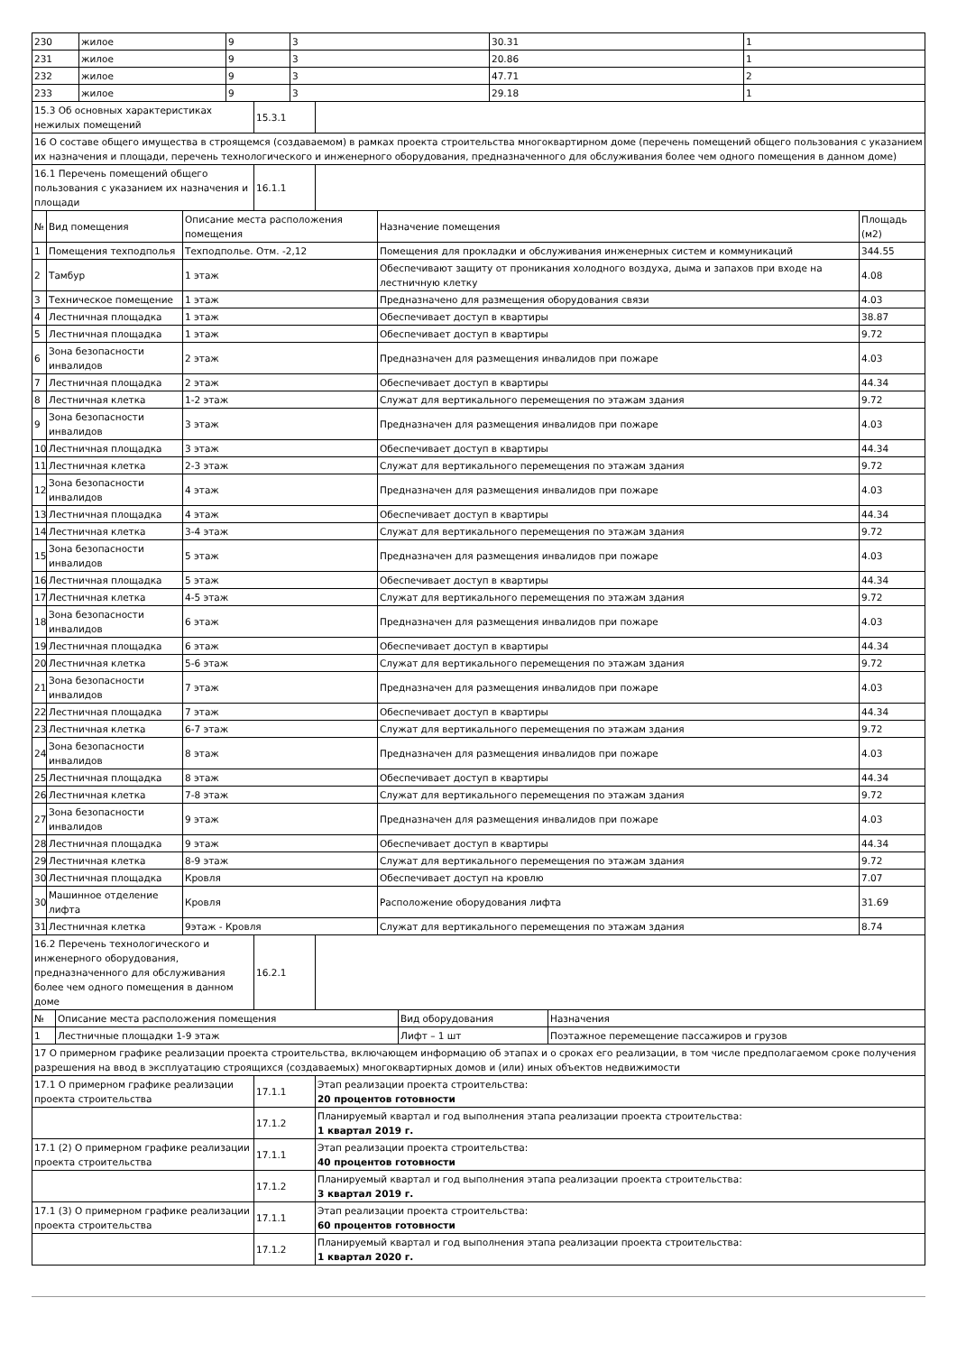| 230 | жилое | 9 | 3 | 30.31 | 1 |
| 231 | жилое | 9 | 3 | 20.86 | 1 |
| 232 | жилое | 9 | 3 | 47.71 | 2 |
| 233 | жилое | 9 | 3 | 29.18 | 1 |
| 15.3 Об основных характеристиках нежилых помещений | 15.3.1 | |
| 16 О составе общего имущества в строящемся (создаваемом) в рамках проекта строительства многоквартирном доме (перечень помещений общего пользования с указанием их назначения и площади, перечень технологического и инженерного оборудования, предназначенного для обслуживания более чем одного помещения в данном доме) | | |
| 16.1 Перечень помещений общего пользования с указанием их назначения и площади | 16.1.1 | |
| № | Вид помещения | Описание места расположения помещения | Назначение помещения | Площадь (м2) |
| --- | --- | --- | --- | --- |
| 1 | Помещения техподполья | Техподполье. Отм. -2,12 | Помещения для прокладки и обслуживания инженерных систем и коммуникаций | 344.55 |
| 2 | Тамбур | 1 этаж | Обеспечивают защиту от проникания холодного воздуха, дыма и запахов при входе на лестничную клетку | 4.08 |
| 3 | Техническое помещение | 1 этаж | Предназначено для размещения оборудования связи | 4.03 |
| 4 | Лестничная площадка | 1 этаж | Обеспечивает доступ в квартиры | 38.87 |
| 5 | Лестничная площадка | 1 этаж | Обеспечивает доступ в квартиры | 9.72 |
| 6 | Зона безопасности инвалидов | 2 этаж | Предназначен для размещения инвалидов при пожаре | 4.03 |
| 7 | Лестничная площадка | 2 этаж | Обеспечивает доступ в квартиры | 44.34 |
| 8 | Лестничная клетка | 1-2 этаж | Служат для вертикального перемещения по этажам здания | 9.72 |
| 9 | Зона безопасности инвалидов | 3 этаж | Предназначен для размещения инвалидов при пожаре | 4.03 |
| 10 | Лестничная площадка | 3 этаж | Обеспечивает доступ в квартиры | 44.34 |
| 11 | Лестничная клетка | 2-3 этаж | Служат для вертикального перемещения по этажам здания | 9.72 |
| 12 | Зона безопасности инвалидов | 4 этаж | Предназначен для размещения инвалидов при пожаре | 4.03 |
| 13 | Лестничная площадка | 4 этаж | Обеспечивает доступ в квартиры | 44.34 |
| 14 | Лестничная клетка | 3-4 этаж | Служат для вертикального перемещения по этажам здания | 9.72 |
| 15 | Зона безопасности инвалидов | 5 этаж | Предназначен для размещения инвалидов при пожаре | 4.03 |
| 16 | Лестничная площадка | 5 этаж | Обеспечивает доступ в квартиры | 44.34 |
| 17 | Лестничная клетка | 4-5 этаж | Служат для вертикального перемещения по этажам здания | 9.72 |
| 18 | Зона безопасности инвалидов | 6 этаж | Предназначен для размещения инвалидов при пожаре | 4.03 |
| 19 | Лестничная площадка | 6 этаж | Обеспечивает доступ в квартиры | 44.34 |
| 20 | Лестничная клетка | 5-6 этаж | Служат для вертикального перемещения по этажам здания | 9.72 |
| 21 | Зона безопасности инвалидов | 7 этаж | Предназначен для размещения инвалидов при пожаре | 4.03 |
| 22 | Лестничная площадка | 7 этаж | Обеспечивает доступ в квартиры | 44.34 |
| 23 | Лестничная клетка | 6-7 этаж | Служат для вертикального перемещения по этажам здания | 9.72 |
| 24 | Зона безопасности инвалидов | 8 этаж | Предназначен для размещения инвалидов при пожаре | 4.03 |
| 25 | Лестничная площадка | 8 этаж | Обеспечивает доступ в квартиры | 44.34 |
| 26 | Лестничная клетка | 7-8 этаж | Служат для вертикального перемещения по этажам здания | 9.72 |
| 27 | Зона безопасности инвалидов | 9 этаж | Предназначен для размещения инвалидов при пожаре | 4.03 |
| 28 | Лестничная площадка | 9 этаж | Обеспечивает доступ в квартиры | 44.34 |
| 29 | Лестничная клетка | 8-9 этаж | Служат для вертикального перемещения по этажам здания | 9.72 |
| 30 | Лестничная площадка | Кровля | Обеспечивает доступ на кровлю | 7.07 |
| 30 | Машинное отделение лифта | Кровля | Расположение оборудования лифта | 31.69 |
| 31 | Лестничная клетка | 9этаж - Кровля | Служат для вертикального перемещения по этажам здания | 8.74 |
| 16.2 Перечень технологического и инженерного оборудования, предназначенного для обслуживания более чем одного помещения в данном доме | 16.2.1 | |
| № | Описание места расположения помещения | Вид оборудования | Назначения |
| --- | --- | --- | --- |
| 1 | Лестничные площадки 1-9 этаж | Лифт – 1 шт | Поэтажное перемещение пассажиров и грузов |
| 17 О примерном графике реализации проекта строительства, включающем информацию об этапах и о сроках его реализации, в том числе предполагаемом сроке получения разрешения на ввод в эксплуатацию строящихся (создаваемых) многоквартирных домов и (или) иных объектов недвижимости | | |
| 17.1 О примерном графике реализации проекта строительства | 17.1.1 | Этап реализации проекта строительства: 20 процентов готовности |
| | 17.1.2 | Планируемый квартал и год выполнения этапа реализации проекта строительства: 1 квартал 2019 г. |
| 17.1 (2) О примерном графике реализации проекта строительства | 17.1.1 | Этап реализации проекта строительства: 40 процентов готовности |
| | 17.1.2 | Планируемый квартал и год выполнения этапа реализации проекта строительства: 3 квартал 2019 г. |
| 17.1 (3) О примерном графике реализации проекта строительства | 17.1.1 | Этап реализации проекта строительства: 60 процентов готовности |
| | 17.1.2 | Планируемый квартал и год выполнения этапа реализации проекта строительства: 1 квартал 2020 г. |